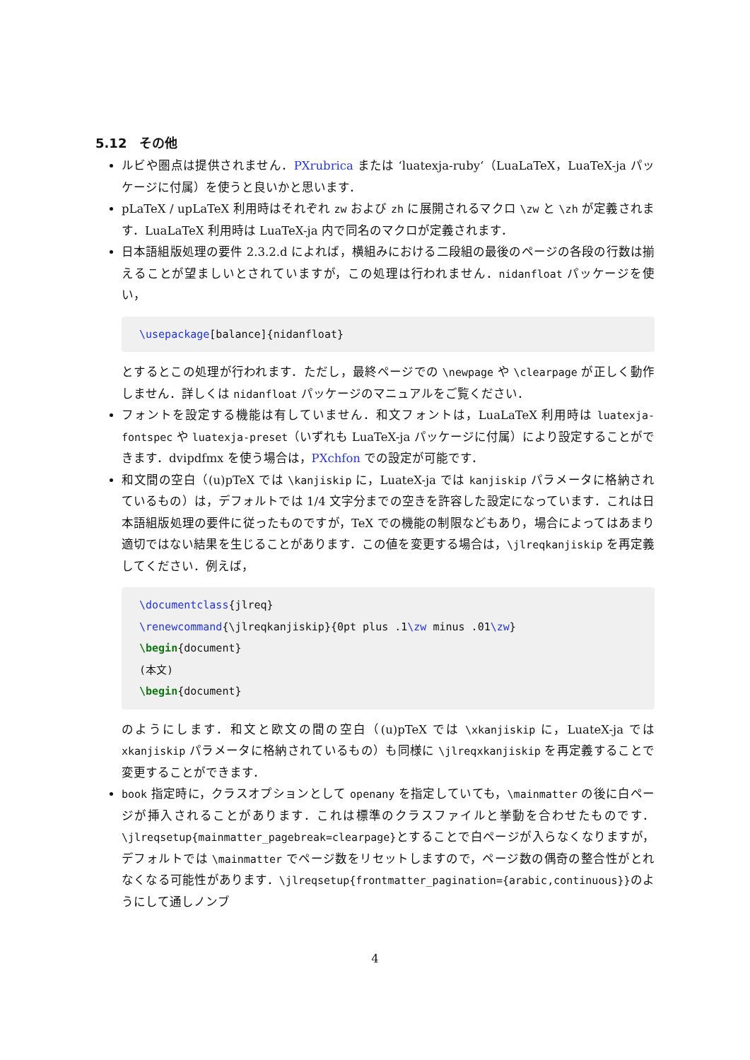5.12　その他
ルビや圏点は提供されません．PXrubrica または ‘luatexja-ruby‘（LuaLaTeX，LuaTeX-ja パッケージに付属）を使うと良いかと思います．
pLaTeX / upLaTeX 利用時はそれぞれ zw および zh に展開されるマクロ \zw と \zh が定義されます．LuaLaTeX 利用時は LuaTeX-ja 内で同名のマクロが定義されます．
日本語組版処理の要件 2.3.2.d によれば，横組みにおける二段組の最後のページの各段の行数は揃えることが望ましいとされていますが，この処理は行われません．nidanfloat パッケージを使い，
\usepackage[balance]{nidanfloat}
とするとこの処理が行われます．ただし，最終ページでの \newpage や \clearpage が正しく動作しません．詳しくは nidanfloat パッケージのマニュアルをご覧ください．
フォントを設定する機能は有していません．和文フォントは，LuaLaTeX 利用時は luatexja-fontspec や luatexja-preset（いずれも LuaTeX-ja パッケージに付属）により設定することができます．dvipdfmx を使う場合は，PXchfon での設定が可能です．
和文間の空白（(u)pTeX では \kanjiskip に，LuateX-ja では kanjiskip パラメータに格納されているもの）は，デフォルトでは 1/4 文字分までの空きを許容した設定になっています．これは日本語組版処理の要件に従ったものですが，TeX での機能の制限などもあり，場合によってはあまり適切ではない結果を生じることがあります．この値を変更する場合は，\jlreqkanjiskip を再定義してください．例えば，
\documentclass{jlreq}
\renewcommand{\jlreqkanjiskip}{0pt plus .1\zw minus .01\zw}
\begin{document}
(本文)
\begin{document}
のようにします．和文と欧文の間の空白（(u)pTeX では \xkanjiskip に，LuateX-ja では xkanjiskip パラメータに格納されているもの）も同様に \jlreqxkanjiskip を再定義することで変更することができます．
book 指定時に，クラスオプションとして openany を指定していても，\mainmatter の後に白ページが挿入されることがあります．これは標準のクラスファイルと挙動を合わせたものです．\jlreqsetup{mainmatter_pagebreak=clearpage}とすることで白ページが入らなくなりますが，デフォルトでは \mainmatter でページ数をリセットしますので，ページ数の偶奇の整合性がとれなくなる可能性があります．\jlreqsetup{frontmatter_pagination={arabic,continuous}}のようにして通しノンブ
4